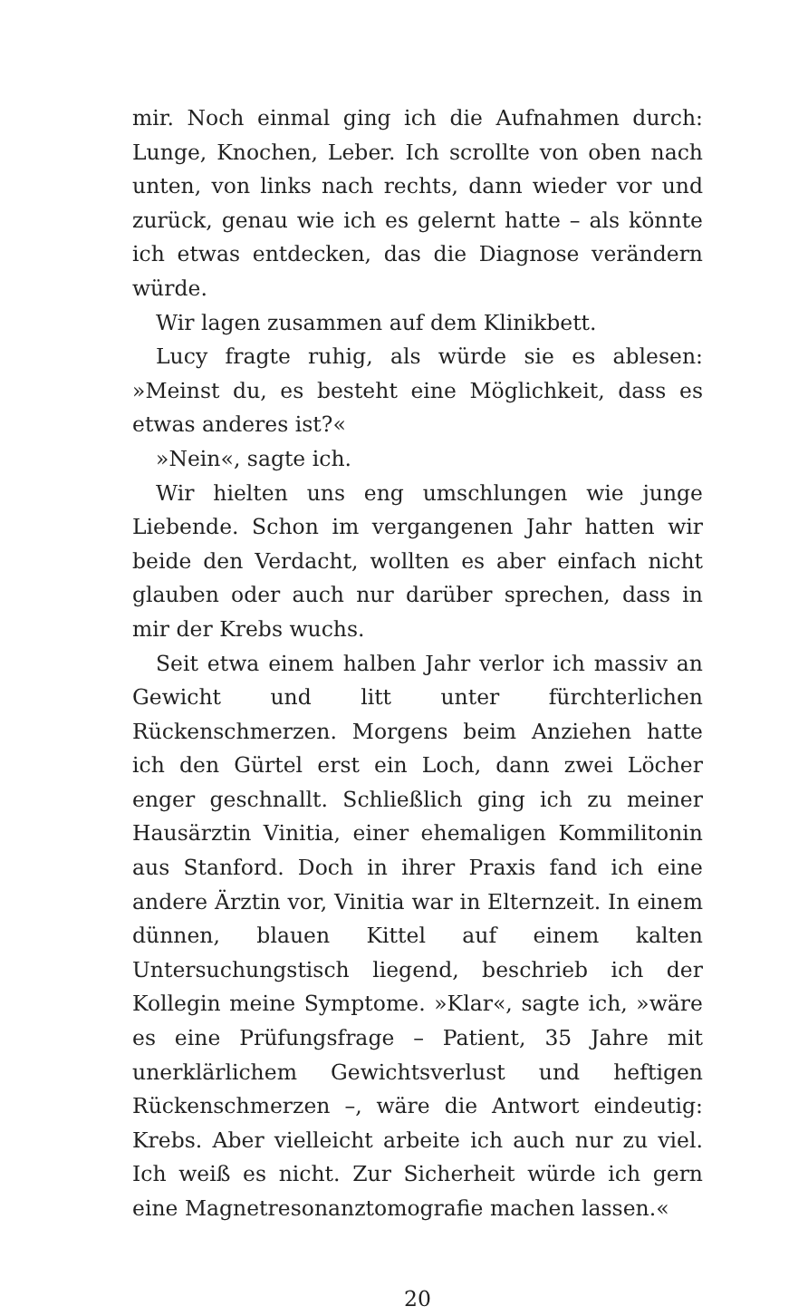mir. Noch einmal ging ich die Aufnahmen durch: Lunge, Knochen, Leber. Ich scrollte von oben nach unten, von links nach rechts, dann wieder vor und zurück, genau wie ich es gelernt hatte – als könnte ich etwas entdecken, das die Diagnose verändern würde.
Wir lagen zusammen auf dem Klinikbett.
Lucy fragte ruhig, als würde sie es ablesen: »Meinst du, es besteht eine Möglichkeit, dass es etwas anderes ist?«
»Nein«, sagte ich.
Wir hielten uns eng umschlungen wie junge Liebende. Schon im vergangenen Jahr hatten wir beide den Verdacht, wollten es aber einfach nicht glauben oder auch nur darüber sprechen, dass in mir der Krebs wuchs.
Seit etwa einem halben Jahr verlor ich massiv an Gewicht und litt unter fürchterlichen Rückenschmerzen. Morgens beim Anziehen hatte ich den Gürtel erst ein Loch, dann zwei Löcher enger geschnallt. Schließlich ging ich zu meiner Hausärztin Vinitia, einer ehemaligen Kommilitonin aus Stanford. Doch in ihrer Praxis fand ich eine andere Ärztin vor, Vinitia war in Elternzeit. In einem dünnen, blauen Kittel auf einem kalten Untersuchungstisch liegend, beschrieb ich der Kollegin meine Symptome. »Klar«, sagte ich, »wäre es eine Prüfungsfrage – Patient, 35 Jahre mit unerklärlichem Gewichtsverlust und heftigen Rückenschmerzen –, wäre die Antwort eindeutig: Krebs. Aber vielleicht arbeite ich auch nur zu viel. Ich weiß es nicht. Zur Sicherheit würde ich gern eine Magnetresonanztomografie machen lassen.«
20